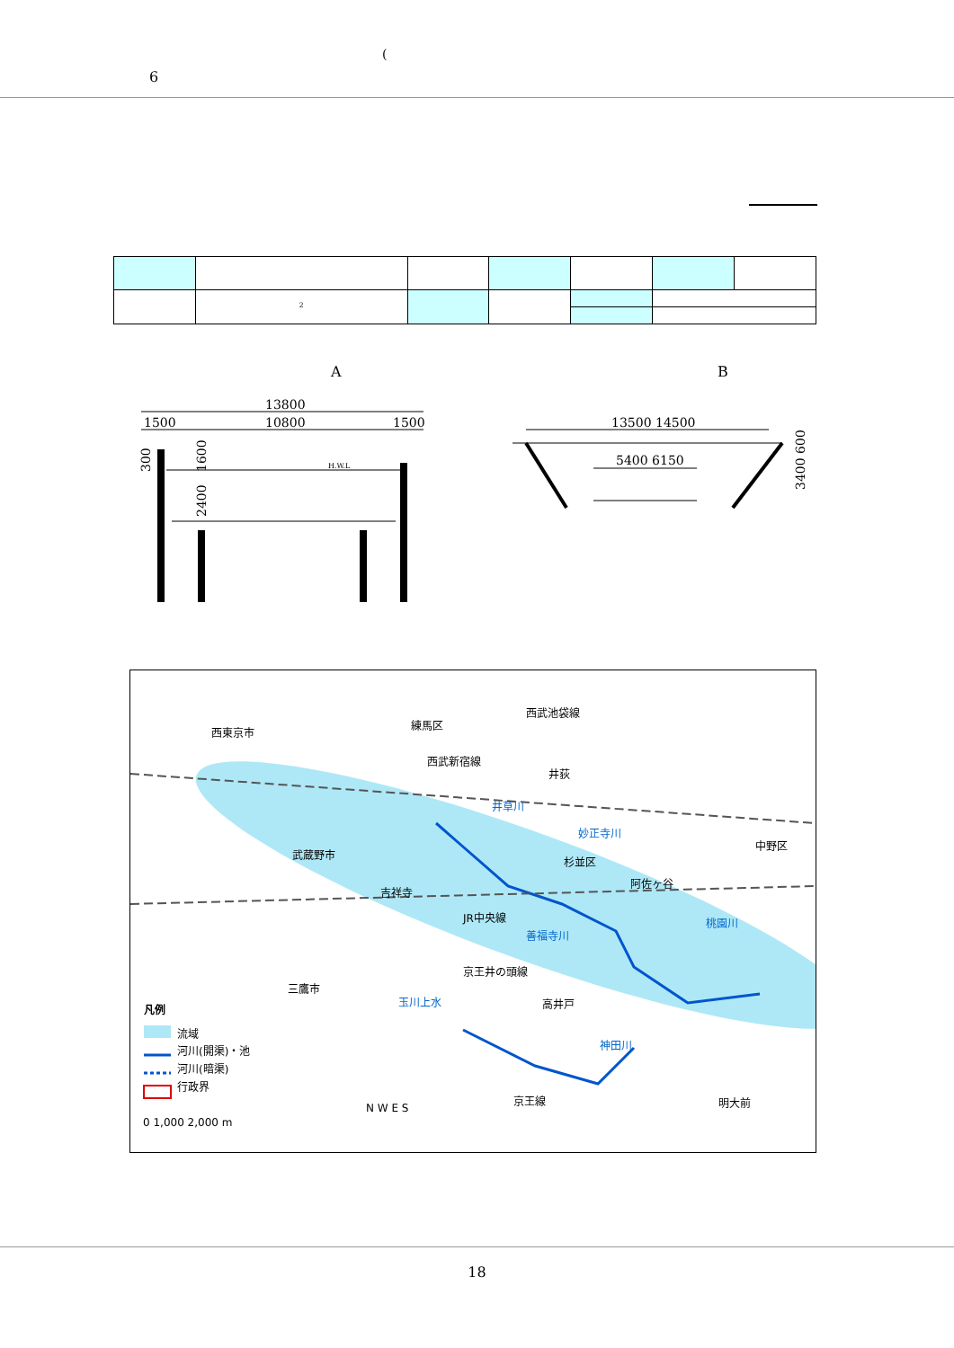(6
| | <sup>2</sup> | | | | | |
A B
13800
1500
10800
1500
H.W.L
2400
1600
300
13500 14500
5400 6150
3400 600
西東京市
練馬区
西武池袋線
西武新宿線
井荻
井草川
妙正寺川
武蔵野市
杉並区
中野区
阿佐ヶ谷
吉祥寺
JR中央線 桃園川
善福寺川
京王井の頭線
三鷹市
玉川上水 高井戸 凡例
流域
河川(開渠)・池
河川(暗渠)
行政界
神田川
京王線 明大前
0 1,000 2,000 m
N W E S
18